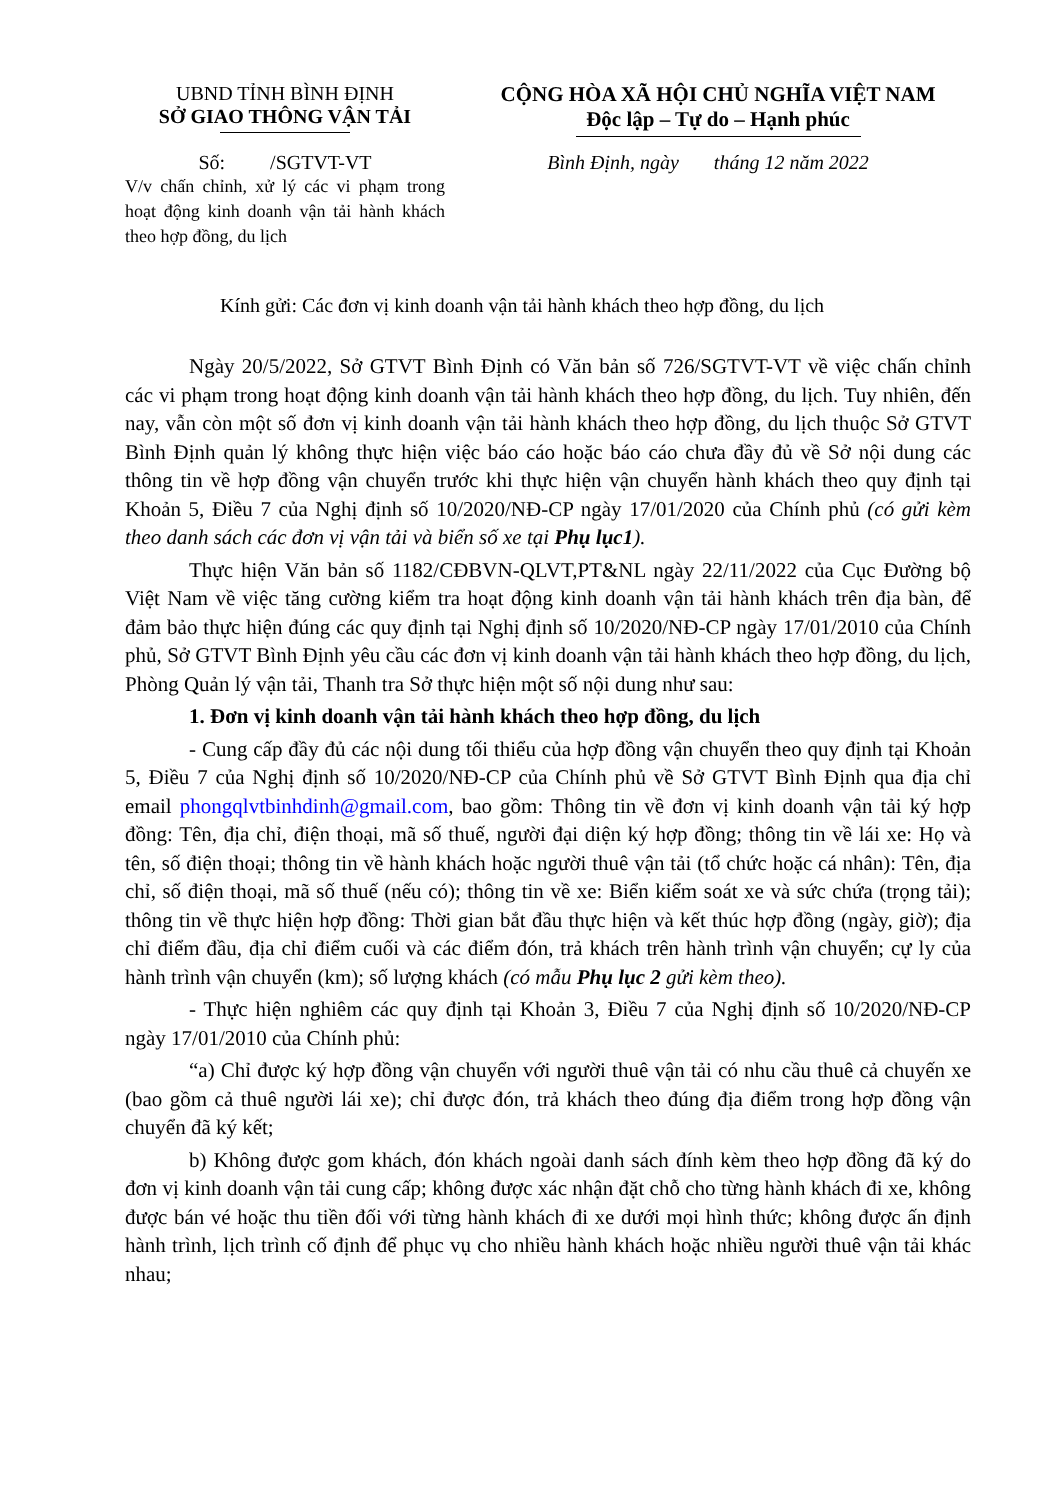UBND TỈNH BÌNH ĐỊNH
SỞ GIAO THÔNG VẬN TẢI
CỘNG HÒA XÃ HỘI CHỦ NGHĨA VIỆT NAM
Độc lập – Tự do – Hạnh phúc
Số: /SGTVT-VT Bình Định, ngày tháng 12 năm 2022
V/v chấn chỉnh, xử lý các vi phạm trong hoạt động kinh doanh vận tải hành khách theo hợp đồng, du lịch
Kính gửi: Các đơn vị kinh doanh vận tải hành khách theo hợp đồng, du lịch
Ngày 20/5/2022, Sở GTVT Bình Định có Văn bản số 726/SGTVT-VT về việc chấn chỉnh các vi phạm trong hoạt động kinh doanh vận tải hành khách theo hợp đồng, du lịch. Tuy nhiên, đến nay, vẫn còn một số đơn vị kinh doanh vận tải hành khách theo hợp đồng, du lịch thuộc Sở GTVT Bình Định quản lý không thực hiện việc báo cáo hoặc báo cáo chưa đầy đủ về Sở nội dung các thông tin về hợp đồng vận chuyển trước khi thực hiện vận chuyển hành khách theo quy định tại Khoản 5, Điều 7 của Nghị định số 10/2020/NĐ-CP ngày 17/01/2020 của Chính phủ (có gửi kèm theo danh sách các đơn vị vận tải và biển số xe tại Phụ lục1).
Thực hiện Văn bản số 1182/CĐBVN-QLVT,PT&NL ngày 22/11/2022 của Cục Đường bộ Việt Nam về việc tăng cường kiểm tra hoạt động kinh doanh vận tải hành khách trên địa bàn, để đảm bảo thực hiện đúng các quy định tại Nghị định số 10/2020/NĐ-CP ngày 17/01/2010 của Chính phủ, Sở GTVT Bình Định yêu cầu các đơn vị kinh doanh vận tải hành khách theo hợp đồng, du lịch, Phòng Quản lý vận tải, Thanh tra Sở thực hiện một số nội dung như sau:
1. Đơn vị kinh doanh vận tải hành khách theo hợp đồng, du lịch
- Cung cấp đầy đủ các nội dung tối thiểu của hợp đồng vận chuyển theo quy định tại Khoản 5, Điều 7 của Nghị định số 10/2020/NĐ-CP của Chính phủ về Sở GTVT Bình Định qua địa chỉ email phongqlvtbinhdinh@gmail.com, bao gồm: Thông tin về đơn vị kinh doanh vận tải ký hợp đồng: Tên, địa chỉ, điện thoại, mã số thuế, người đại diện ký hợp đồng; thông tin về lái xe: Họ và tên, số điện thoại; thông tin về hành khách hoặc người thuê vận tải (tổ chức hoặc cá nhân): Tên, địa chỉ, số điện thoại, mã số thuế (nếu có); thông tin về xe: Biển kiểm soát xe và sức chứa (trọng tải); thông tin về thực hiện hợp đồng: Thời gian bắt đầu thực hiện và kết thúc hợp đồng (ngày, giờ); địa chỉ điểm đầu, địa chỉ điểm cuối và các điểm đón, trả khách trên hành trình vận chuyển; cự ly của hành trình vận chuyển (km); số lượng khách (có mẫu Phụ lục 2 gửi kèm theo).
- Thực hiện nghiêm các quy định tại Khoản 3, Điều 7 của Nghị định số 10/2020/NĐ-CP ngày 17/01/2010 của Chính phủ:
“a) Chỉ được ký hợp đồng vận chuyển với người thuê vận tải có nhu cầu thuê cả chuyến xe (bao gồm cả thuê người lái xe); chỉ được đón, trả khách theo đúng địa điểm trong hợp đồng vận chuyển đã ký kết;
b) Không được gom khách, đón khách ngoài danh sách đính kèm theo hợp đồng đã ký do đơn vị kinh doanh vận tải cung cấp; không được xác nhận đặt chỗ cho từng hành khách đi xe, không được bán vé hoặc thu tiền đối với từng hành khách đi xe dưới mọi hình thức; không được ấn định hành trình, lịch trình cố định để phục vụ cho nhiều hành khách hoặc nhiều người thuê vận tải khác nhau;